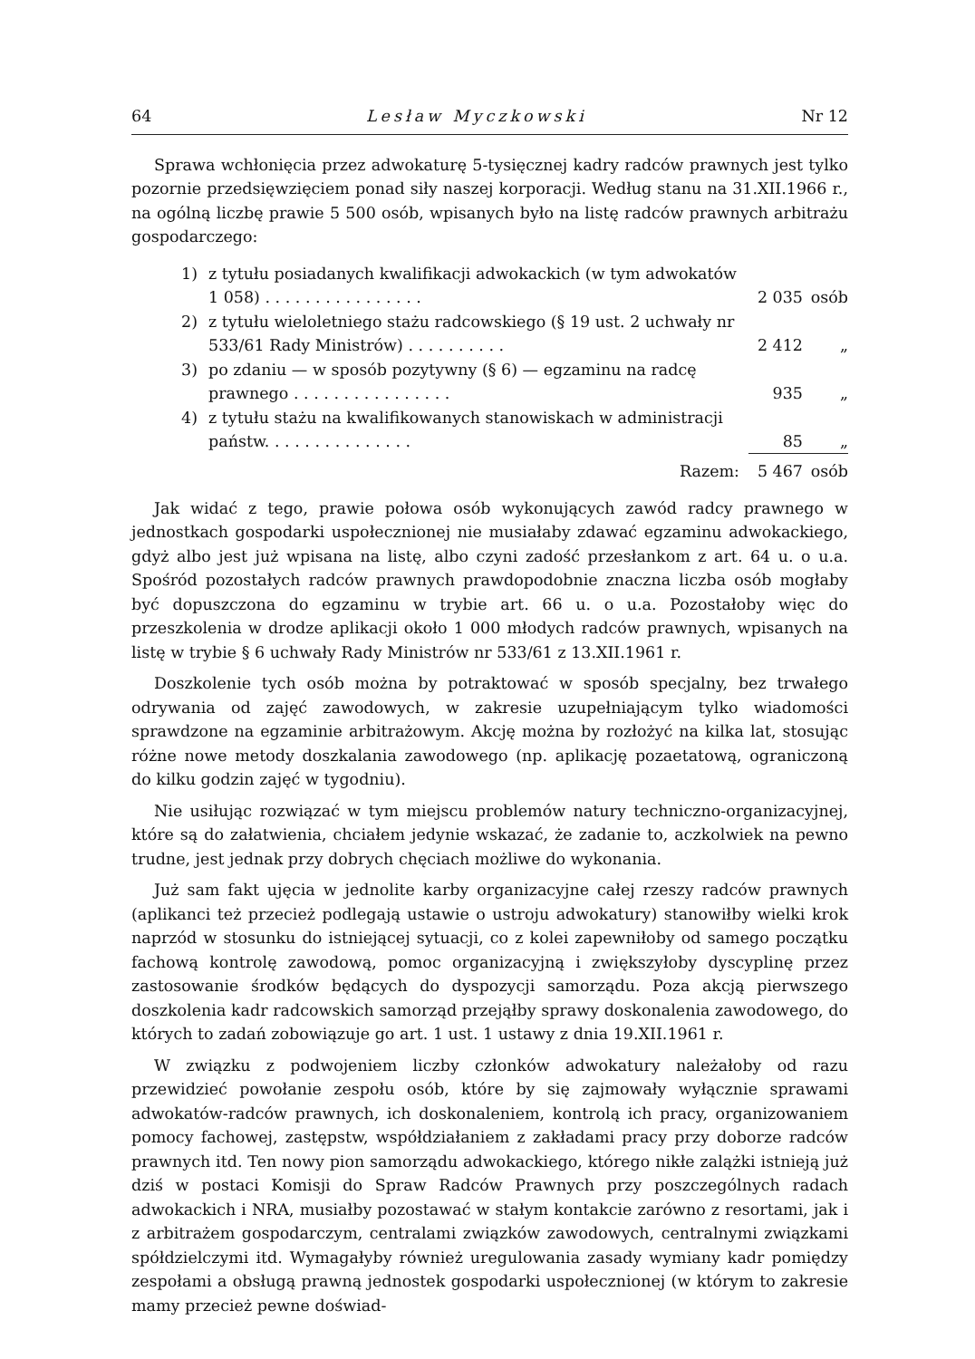64 Lesław Myczkowski Nr 12
Sprawa wchłonięcia przez adwokaturę 5-tysięcznej kadry radców prawnych jest tylko pozornie przedsięwzięciem ponad siły naszej korporacji. Według stanu na 31.XII.1966 r., na ogólną liczbę prawie 5 500 osób, wpisanych było na listę radców prawnych arbitrażu gospodarczego:
| 1) | z tytułu posiadanych kwalifikacji adwokackich (w tym adwokatów 1 058) . . . . . . . . . . . . . . . . | 2 035 | osób |
| 2) | z tytułu wieloletniego stażu radcowskiego (§ 19 ust. 2 uchwały nr 533/61 Rady Ministrów) . . . . . . . . . . | 2 412 | „ |
| 3) | po zdaniu — w sposób pozytywny (§ 6) — egzaminu na radcę prawnego . . . . . . . . . . . . . . . . | 935 | „ |
| 4) | z tytułu stażu na kwalifikowanych stanowiskach w administracji państw. . . . . . . . . . . . . . . | 85 | „ |
| | Razem: | 5 467 | osób |
Jak widać z tego, prawie połowa osób wykonujących zawód radcy prawnego w jednostkach gospodarki uspołecznionej nie musiałaby zdawać egzaminu adwokackiego, gdyż albo jest już wpisana na listę, albo czyni zadość przesłankom z art. 64 u. o u.a. Spośród pozostałych radców prawnych prawdopodobnie znaczna liczba osób mogłaby być dopuszczona do egzaminu w trybie art. 66 u. o u.a. Pozostałoby więc do przeszkolenia w drodze aplikacji około 1 000 młodych radców prawnych, wpisanych na listę w trybie § 6 uchwały Rady Ministrów nr 533/61 z 13.XII.1961 r.
Doszkolenie tych osób można by potraktować w sposób specjalny, bez trwałego odrywania od zajęć zawodowych, w zakresie uzupełniającym tylko wiadomości sprawdzone na egzaminie arbitrażowym. Akcję można by rozłożyć na kilka lat, stosując różne nowe metody doszkalania zawodowego (np. aplikację pozaetatową, ograniczoną do kilku godzin zajęć w tygodniu).
Nie usiłując rozwiązać w tym miejscu problemów natury techniczno-organizacyjnej, które są do załatwienia, chciałem jedynie wskazać, że zadanie to, aczkolwiek na pewno trudne, jest jednak przy dobrych chęciach możliwe do wykonania.
Już sam fakt ujęcia w jednolite karby organizacyjne całej rzeszy radców prawnych (aplikanci też przecież podlegają ustawie o ustroju adwokatury) stanowiłby wielki krok naprzód w stosunku do istniejącej sytuacji, co z kolei zapewniłoby od samego początku fachową kontrolę zawodową, pomoc organizacyjną i zwiększyłoby dyscyplinę przez zastosowanie środków będących do dyspozycji samorządu. Poza akcją pierwszego doszkolenia kadr radcowskich samorząd przejąłby sprawy doskonalenia zawodowego, do których to zadań zobowiązuje go art. 1 ust. 1 ustawy z dnia 19.XII.1961 r.
W związku z podwojeniem liczby członków adwokatury należałoby od razu przewidzieć powołanie zespołu osób, które by się zajmowały wyłącznie sprawami adwokatów-radców prawnych, ich doskonaleniem, kontrolą ich pracy, organizowaniem pomocy fachowej, zastępstw, współdziałaniem z zakładami pracy przy doborze radców prawnych itd. Ten nowy pion samorządu adwokackiego, którego nikłe zalążki istnieją już dziś w postaci Komisji do Spraw Radców Prawnych przy poszczególnych radach adwokackich i NRA, musiałby pozostawać w stałym kontakcie zarówno z resortami, jak i z arbitrażem gospodarczym, centralami związków zawodowych, centralnymi związkami spółdzielczymi itd. Wymagałyby również uregulowania zasady wymiany kadr pomiędzy zespołami a obsługą prawną jednostek gospodarki uspołecznionej (w którym to zakresie mamy przecież pewne doświad-